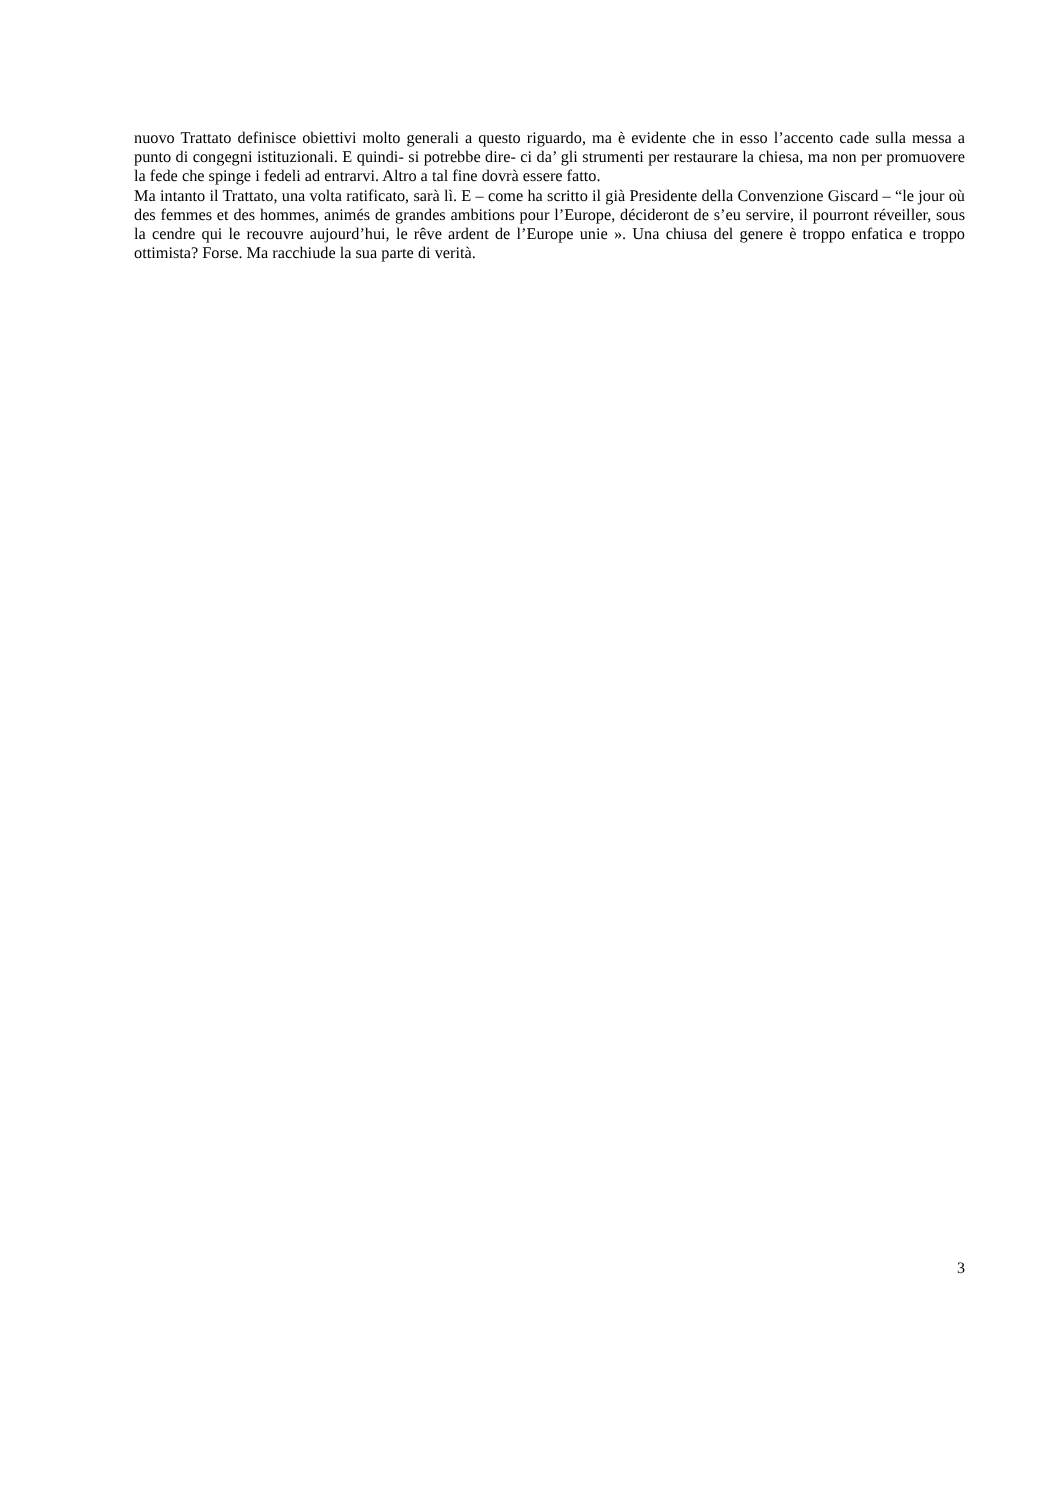nuovo Trattato definisce obiettivi molto generali a questo riguardo, ma è evidente che in esso l’accento cade sulla messa a punto di congegni istituzionali. E quindi- si potrebbe dire- ci da’ gli strumenti per restaurare la chiesa, ma non per promuovere la fede che spinge i fedeli ad entrarvi. Altro a tal fine dovrà essere fatto.
Ma intanto il Trattato, una volta ratificato, sarà lì. E – come ha scritto il già Presidente della Convenzione Giscard – “le jour où des femmes et des hommes, animés de grandes ambitions pour l’Europe, décideront de s’eu servire, il pourront réveiller, sous la cendre qui le recouvre aujourd’hui, le rêve ardent de l’Europe unie ». Una chiusa del genere è troppo enfatica e troppo ottimista? Forse. Ma racchiude la sua parte di verità.
3